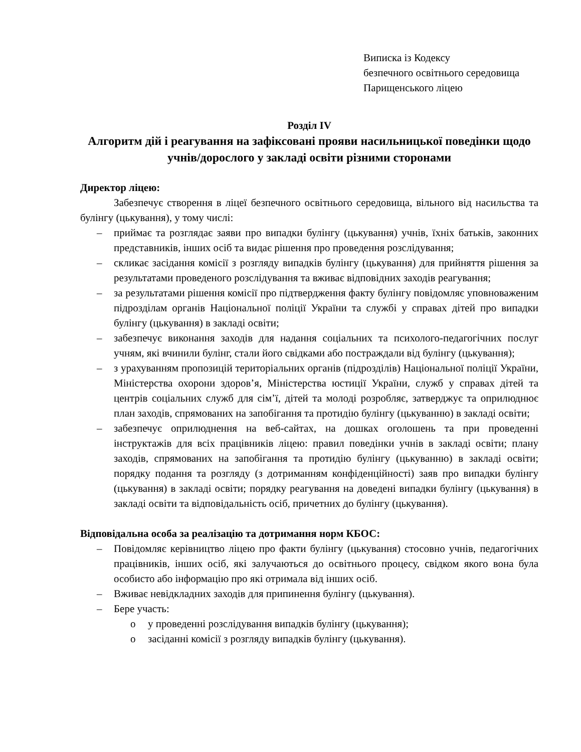Виписка із Кодексу
безпечного освітнього середовища
Парищенського ліцею
Розділ IV
Алгоритм дій і реагування на зафіксовані прояви насильницької поведінки щодо учнів/дорослого у закладі освіти різними сторонами
Директор ліцею:
Забезпечує створення в ліцеї безпечного освітнього середовища, вільного від насильства та булінгу (цькування), у тому числі:
– приймає та розглядає заяви про випадки булінгу (цькування) учнів, їхніх батьків, законних представників, інших осіб та видає рішення про проведення розслідування;
– скликає засідання комісії з розгляду випадків булінгу (цькування) для прийняття рішення за результатами проведеного розслідування та вживає відповідних заходів реагування;
– за результатами рішення комісії про підтвердження факту булінгу повідомляє уповноваженим підрозділам органів Національної поліції України та службі у справах дітей про випадки булінгу (цькування) в закладі освіти;
– забезпечує виконання заходів для надання соціальних та психолого-педагогічних послуг учням, які вчинили булінг, стали його свідками або постраждали від булінгу (цькування);
– з урахуванням пропозицій територіальних органів (підрозділів) Національної поліції України, Міністерства охорони здоров’я, Міністерства юстиції України, служб у справах дітей та центрів соціальних служб для сім’ї, дітей та молоді розробляє, затверджує та оприлюднює план заходів, спрямованих на запобігання та протидію булінгу (цькуванню) в закладі освіти;
– забезпечує оприлюднення на веб-сайтах, на дошках оголошень та при проведенні інструктажів для всіх працівників ліцею: правил поведінки учнів в закладі освіти; плану заходів, спрямованих на запобігання та протидію булінгу (цькуванню) в закладі освіти; порядку подання та розгляду (з дотриманням конфіденційності) заяв про випадки булінгу (цькування) в закладі освіти; порядку реагування на доведені випадки булінгу (цькування) в закладі освіти та відповідальність осіб, причетних до булінгу (цькування).
Відповідальна особа за реалізацію та дотримання норм КБОС:
– Повідомляє керівництво ліцею про факти булінгу (цькування) стосовно учнів, педагогічних працівників, інших осіб, які залучаються до освітнього процесу, свідком якого вона була особисто або інформацію про які отримала від інших осіб.
– Вживає невідкладних заходів для припинення булінгу (цькування).
– Бере участь:
o у проведенні розслідування випадків булінгу (цькування);
o засіданні комісії з розгляду випадків булінгу (цькування).